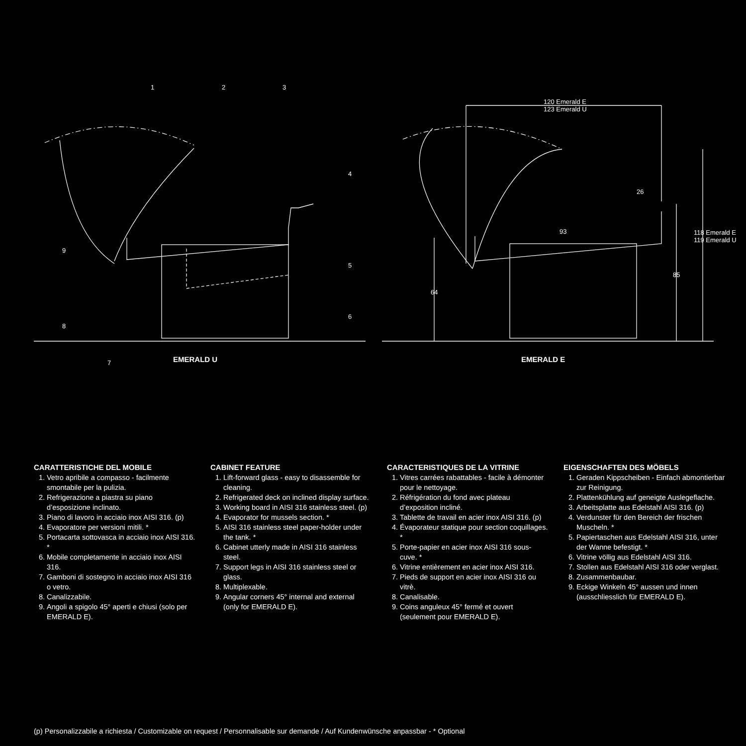120 Emerald E
123 Emerald U
26
93
64
85
118 Emerald E 119 Emerald U
1 2 3
4
5
6
7
8
9
EMERALD U EMERALD E
CARATTERISTICHE DEL MOBILE
1. Vetro apribile a compasso - facilmente smontabile per la pulizia.
2. Refrigerazione a piastra su piano d’esposizione inclinato.
3. Piano di lavoro in acciaio inox AISI 316. (p)
4. Evaporatore per versioni mitili. *
5. Portacarta sottovasca in acciaio inox AISI 316. *
6. Mobile completamente in acciaio inox AISI 316.
7. Gamboni di sostegno in acciaio inox AISI 316 o vetro.
8. Canalizzabile.
9. Angoli a spigolo 45° aperti e chiusi (solo per EMERALD E).
CABINET FEATURE
1. Lift-forward glass - easy to disassemble for cleaning.
2. Refrigerated deck on inclined display surface.
3. Working board in AISI 316 stainless steel. (p)
4. Evaporator for mussels section. *
5. AISI 316 stainless steel paper-holder under the tank. *
6. Cabinet utterly made in AISI 316 stainless steel.
7. Support legs in AISI 316 stainless steel or glass.
8. Multiplexable.
9. Angular corners 45° internal and external (only for EMERALD E).
CARACTERISTIQUES DE LA VITRINE
1. Vitres carrées rabattables - facile à démonter pour le nettoyage.
2. Réfrigération du fond avec plateau d’exposition incliné.
3. Tablette de travail en acier inox AISI 316. (p)
4. Évaporateur statique pour section coquillages. *
5. Porte-papier en acier inox AISI 316 sous-cuve. *
6. Vitrine entièrement en acier inox AISI 316.
7. Pieds de support en acier inox AISI 316 ou vitrè.
8. Canalisable.
9. Coins anguleux 45° fermé et ouvert (seulement pour EMERALD E).
EIGENSCHAFTEN DES MÖBELS
1. Geraden Kippscheiben - Einfach abmontierbar zur Reinigung.
2. Plattenkühlung auf geneigte Auslegeflache.
3. Arbeitsplatte aus Edelstahl AISI 316. (p)
4. Verdunster für den Bereich der frischen Muscheln. *
5. Papiertaschen aus Edelstahl AISI 316, unter der Wanne befestigt. *
6. Vitrine völlig aus Edelstahl AISI 316.
7. Stollen aus Edelstahl AISI 316 oder verglast.
8. Zusammenbaubar.
9. Eckige Winkeln 45° aussen und innen (ausschliesslich für EMERALD E).
(p) Personalizzabile a richiesta / Customizable on request / Personnalisable sur demande / Auf Kundenwünsche anpassbar - * Optional